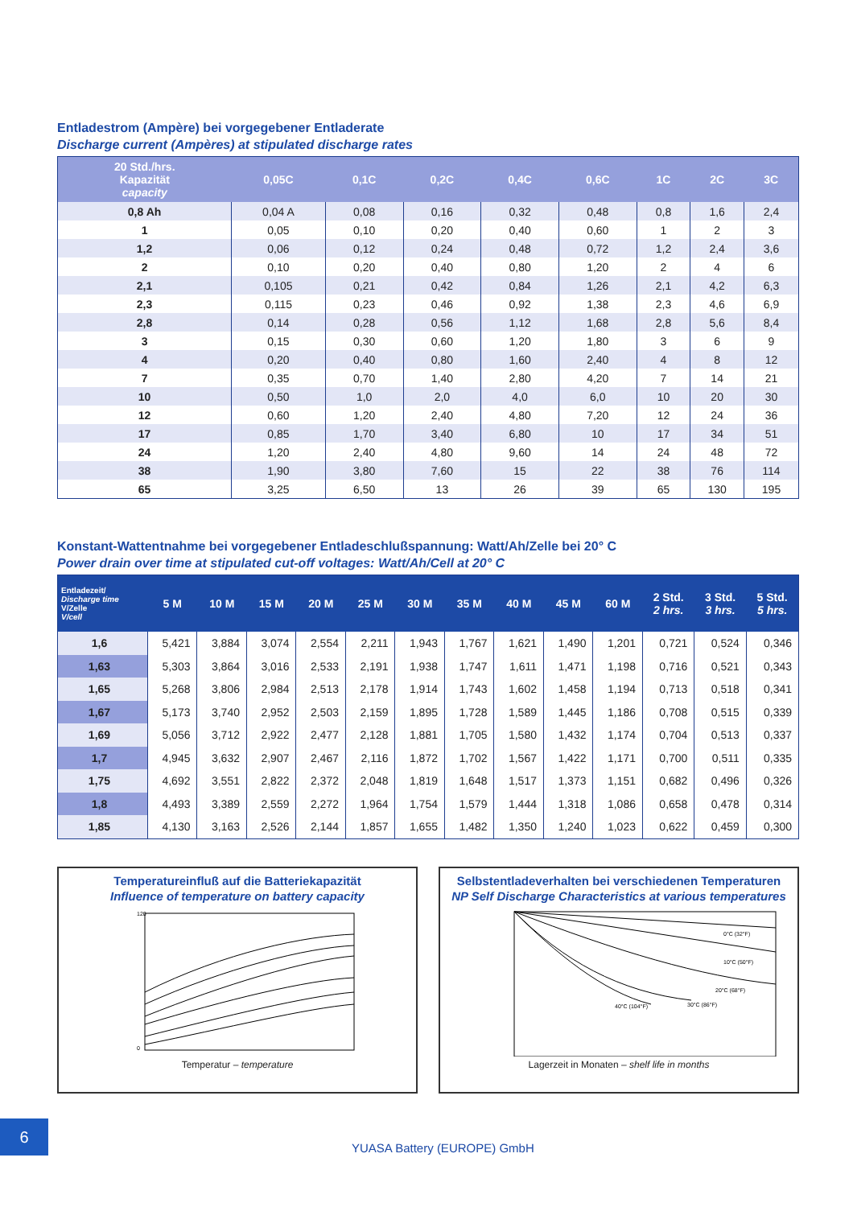Entladestrom (Ampère) bei vorgegebener Entladerate
Discharge current (Ampères) at stipulated discharge rates
| 20 Std./hrs. Kapazität capacity | 0,05C | 0,1C | 0,2C | 0,4C | 0,6C | 1C | 2C | 3C |
| --- | --- | --- | --- | --- | --- | --- | --- | --- |
| 0,8 Ah | 0,04 A | 0,08 | 0,16 | 0,32 | 0,48 | 0,8 | 1,6 | 2,4 |
| 1 | 0,05 | 0,10 | 0,20 | 0,40 | 0,60 | 1 | 2 | 3 |
| 1,2 | 0,06 | 0,12 | 0,24 | 0,48 | 0,72 | 1,2 | 2,4 | 3,6 |
| 2 | 0,10 | 0,20 | 0,40 | 0,80 | 1,20 | 2 | 4 | 6 |
| 2,1 | 0,105 | 0,21 | 0,42 | 0,84 | 1,26 | 2,1 | 4,2 | 6,3 |
| 2,3 | 0,115 | 0,23 | 0,46 | 0,92 | 1,38 | 2,3 | 4,6 | 6,9 |
| 2,8 | 0,14 | 0,28 | 0,56 | 1,12 | 1,68 | 2,8 | 5,6 | 8,4 |
| 3 | 0,15 | 0,30 | 0,60 | 1,20 | 1,80 | 3 | 6 | 9 |
| 4 | 0,20 | 0,40 | 0,80 | 1,60 | 2,40 | 4 | 8 | 12 |
| 7 | 0,35 | 0,70 | 1,40 | 2,80 | 4,20 | 7 | 14 | 21 |
| 10 | 0,50 | 1,0 | 2,0 | 4,0 | 6,0 | 10 | 20 | 30 |
| 12 | 0,60 | 1,20 | 2,40 | 4,80 | 7,20 | 12 | 24 | 36 |
| 17 | 0,85 | 1,70 | 3,40 | 6,80 | 10 | 17 | 34 | 51 |
| 24 | 1,20 | 2,40 | 4,80 | 9,60 | 14 | 24 | 48 | 72 |
| 38 | 1,90 | 3,80 | 7,60 | 15 | 22 | 38 | 76 | 114 |
| 65 | 3,25 | 6,50 | 13 | 26 | 39 | 65 | 130 | 195 |
Konstant-Wattentnahme bei vorgegebener Entladeschlußspannung: Watt/Ah/Zelle bei 20° C
Power drain over time at stipulated cut-off voltages: Watt/Ah/Cell at 20° C
| Entladezeit/ Discharge time V/Zelle V/cell | 5 M | 10 M | 15 M | 20 M | 25 M | 30 M | 35 M | 40 M | 45 M | 60 M | 2 Std. 2 hrs. | 3 Std. 3 hrs. | 5 Std. 5 hrs. |
| --- | --- | --- | --- | --- | --- | --- | --- | --- | --- | --- | --- | --- | --- |
| 1,6 | 5,421 | 3,884 | 3,074 | 2,554 | 2,211 | 1,943 | 1,767 | 1,621 | 1,490 | 1,201 | 0,721 | 0,524 | 0,346 |
| 1,63 | 5,303 | 3,864 | 3,016 | 2,533 | 2,191 | 1,938 | 1,747 | 1,611 | 1,471 | 1,198 | 0,716 | 0,521 | 0,343 |
| 1,65 | 5,268 | 3,806 | 2,984 | 2,513 | 2,178 | 1,914 | 1,743 | 1,602 | 1,458 | 1,194 | 0,713 | 0,518 | 0,341 |
| 1,67 | 5,173 | 3,740 | 2,952 | 2,503 | 2,159 | 1,895 | 1,728 | 1,589 | 1,445 | 1,186 | 0,708 | 0,515 | 0,339 |
| 1,69 | 5,056 | 3,712 | 2,922 | 2,477 | 2,128 | 1,881 | 1,705 | 1,580 | 1,432 | 1,174 | 0,704 | 0,513 | 0,337 |
| 1,7 | 4,945 | 3,632 | 2,907 | 2,467 | 2,116 | 1,872 | 1,702 | 1,567 | 1,422 | 1,171 | 0,700 | 0,511 | 0,335 |
| 1,75 | 4,692 | 3,551 | 2,822 | 2,372 | 2,048 | 1,819 | 1,648 | 1,517 | 1,373 | 1,151 | 0,682 | 0,496 | 0,326 |
| 1,8 | 4,493 | 3,389 | 2,559 | 2,272 | 1,964 | 1,754 | 1,579 | 1,444 | 1,318 | 1,086 | 0,658 | 0,478 | 0,314 |
| 1,85 | 4,130 | 3,163 | 2,526 | 2,144 | 1,857 | 1,655 | 1,482 | 1,350 | 1,240 | 1,023 | 0,622 | 0,459 | 0,300 |
Temperatureinfluß auf die Batteriekapazität
Influence of temperature on battery capacity
120
0
Temperatur – temperature
Selbstentladeverhalten bei verschiedenen Temperaturen
NP Self Discharge Characteristics at various temperatures
0°C (32°F)
10°C (50°F)
20°C (68°F)
40°C (104°F)
30°C (86°F)
Lagerzeit in Monaten – shelf life in months
6
YUASA Battery (EUROPE) GmbH